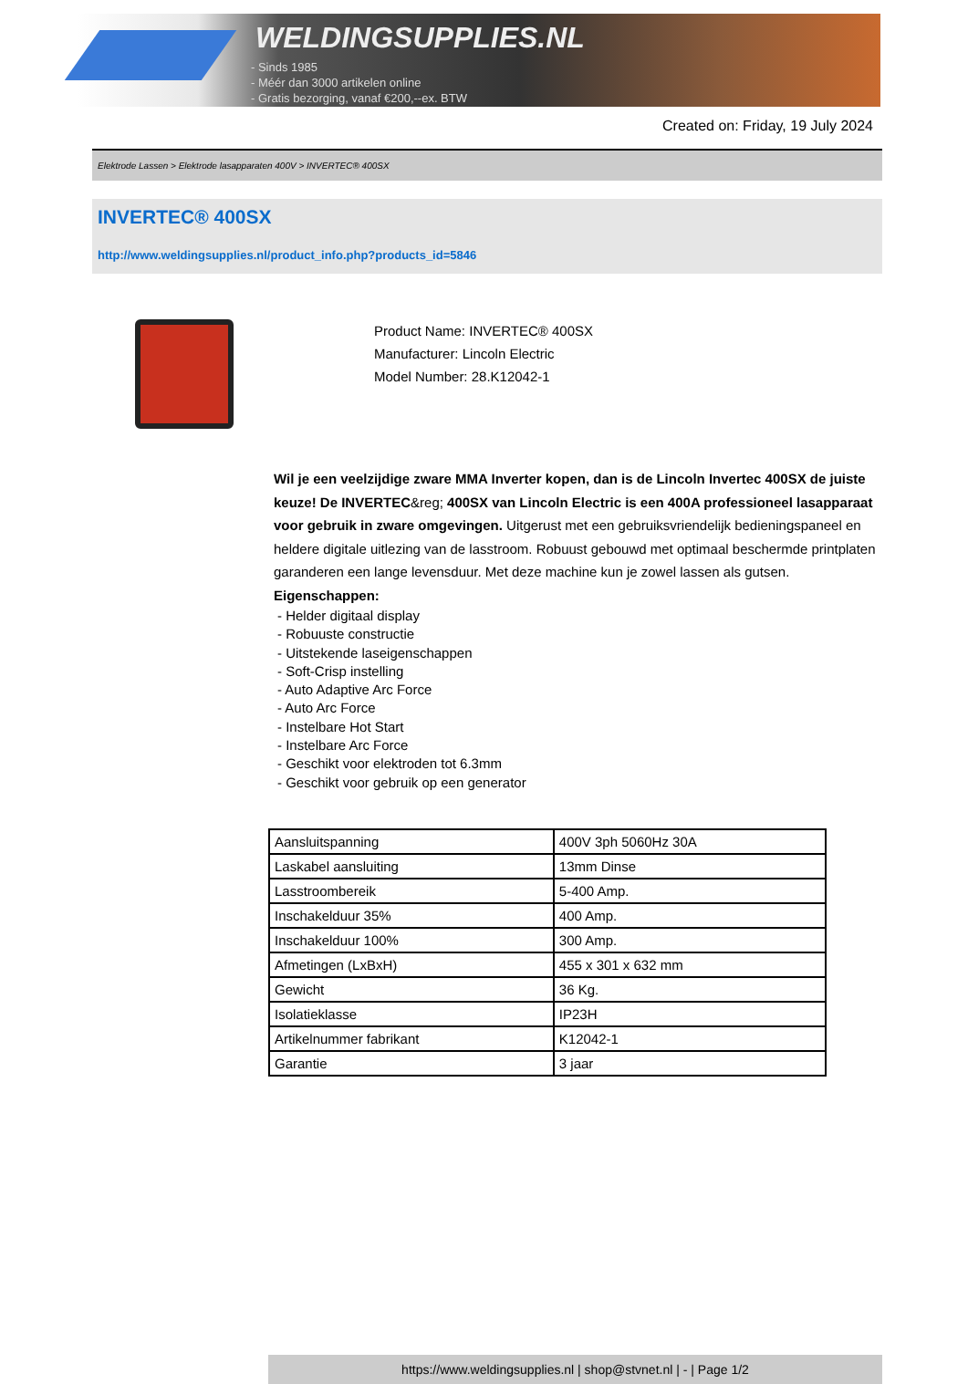WELDINGSUPPLIES.NL
- Sinds 1985
- Méér dan 3000 artikelen online
- Gratis bezorging, vanaf €200,--ex. BTW
Created on: Friday, 19 July 2024
Elektrode Lassen > Elektrode lasapparaten 400V > INVERTEC® 400SX
INVERTEC® 400SX
http://www.weldingsupplies.nl/product_info.php?products_id=5846
Product Name: INVERTEC® 400SX
Manufacturer: Lincoln Electric
Model Number: 28.K12042-1
Wil je een veelzijdige zware MMA Inverter kopen, dan is de Lincoln Invertec 400SX de juiste keuze! De INVERTEC&reg; 400SX van Lincoln Electric is een 400A professioneel lasapparaat voor gebruik in zware omgevingen. Uitgerust met een gebruiksvriendelijk bedieningspaneel en heldere digitale uitlezing van de lasstroom. Robuust gebouwd met optimaal beschermde printplaten garanderen een lange levensduur. Met deze machine kun je zowel lassen als gutsen. Eigenschappen:
- Helder digitaal display
- Robuuste constructie
- Uitstekende laseigenschappen
- Soft-Crisp instelling
- Auto Adaptive Arc Force
- Auto Arc Force
- Instelbare Hot Start
- Instelbare Arc Force
- Geschikt voor elektroden tot 6.3mm
- Geschikt voor gebruik op een generator
| Aansluitspanning | 400V 3ph 5060Hz 30A |
| Laskabel aansluiting | 13mm Dinse |
| Lasstroombereik | 5-400 Amp. |
| Inschakelduur 35% | 400 Amp. |
| Inschakelduur 100% | 300 Amp. |
| Afmetingen (LxBxH) | 455 x 301 x 632 mm |
| Gewicht | 36 Kg. |
| Isolatieklasse | IP23H |
| Artikelnummer fabrikant | K12042-1 |
| Garantie | 3 jaar |
https://www.weldingsupplies.nl | shop@stvnet.nl | - | Page 1/2